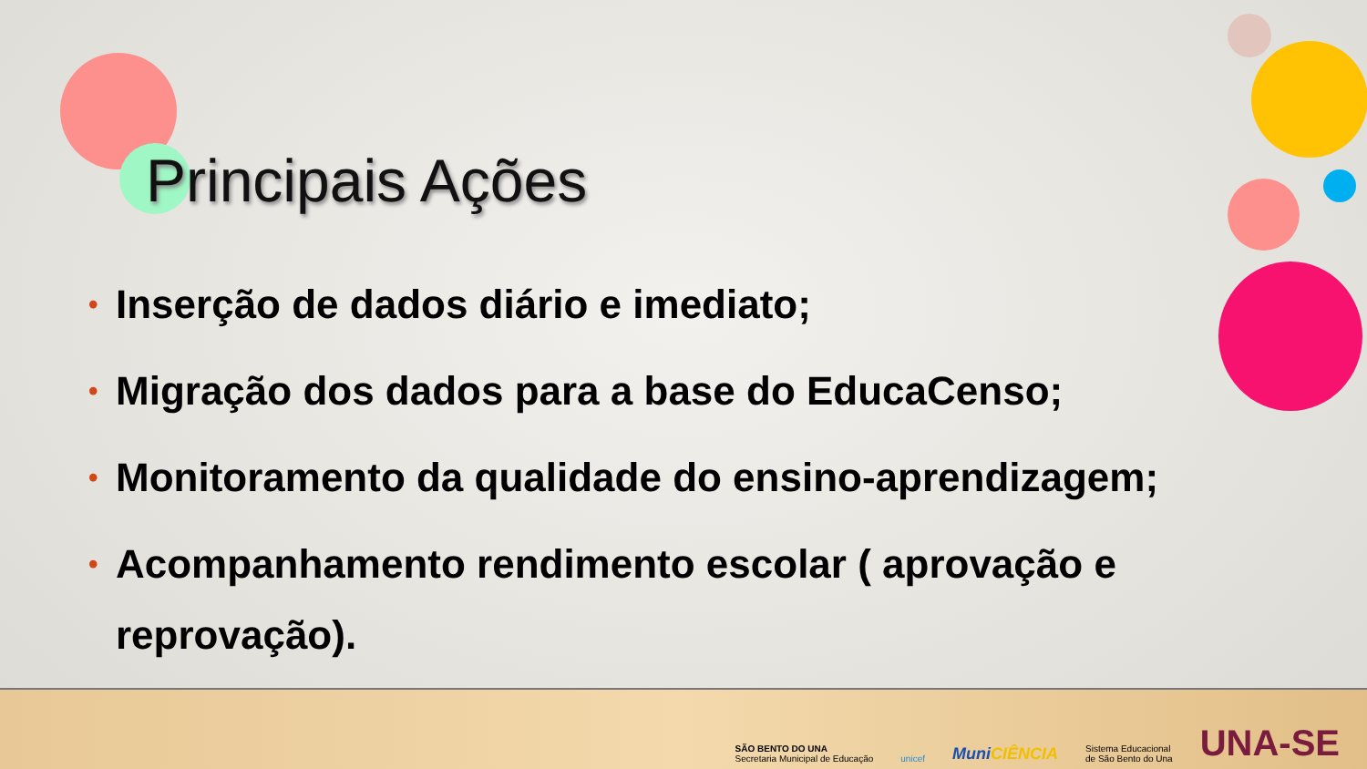Principais Ações
• Inserção de dados diário e imediato;
• Migração dos dados para a base do EducaCenso;
• Monitoramento da qualidade do ensino-aprendizagem;
• Acompanhamento rendimento escolar ( aprovação e reprovação).
SÃO BENTO DO UNA
Secretaria Municipal de Educação
unicef
MuniCIÊNCIA
Sistema Educacional
de São Bento do Una
UNA-SE